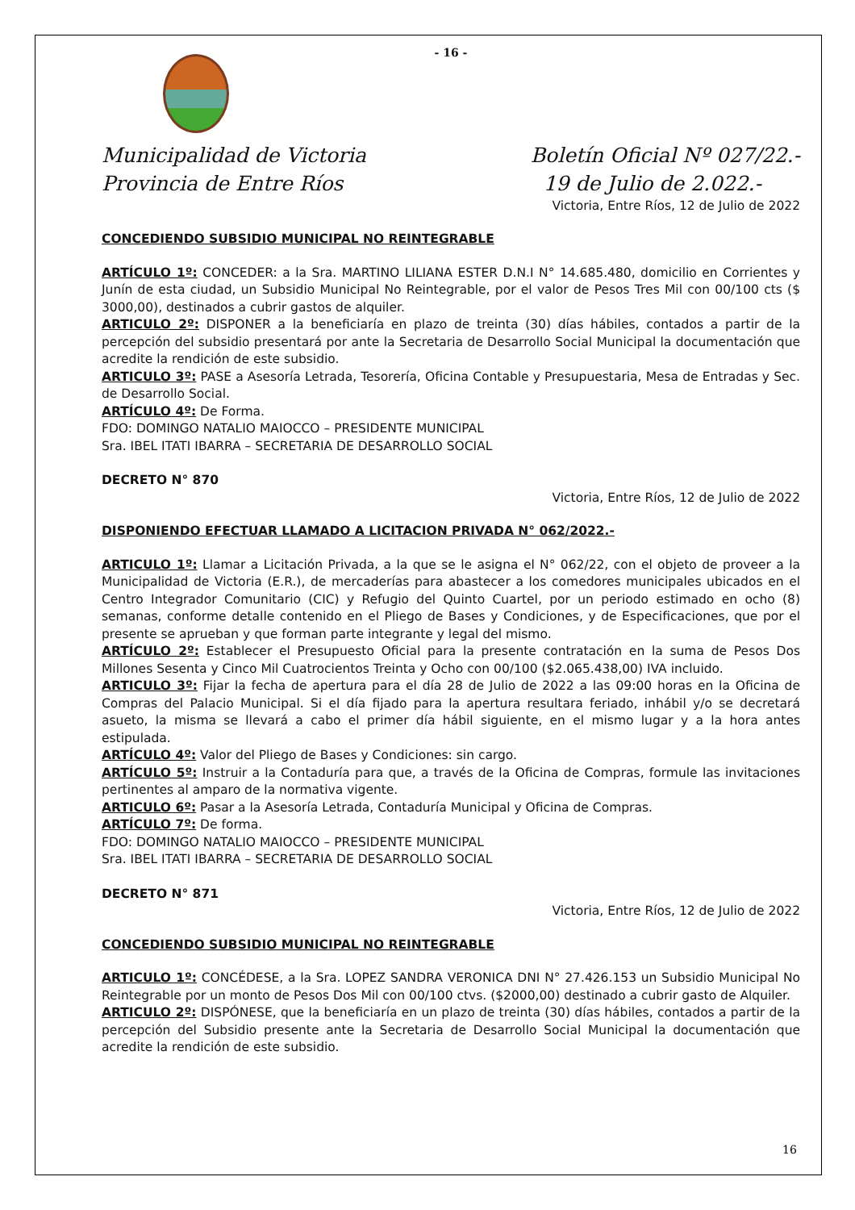- 16 -
Municipalidad de Victoria
Provincia de Entre Ríos
Boletín Oficial Nº 027/22.-
19 de Julio de 2.022.-
Victoria, Entre Ríos, 12 de Julio de 2022
CONCEDIENDO SUBSIDIO MUNICIPAL NO REINTEGRABLE
ARTÍCULO 1º: CONCEDER: a la Sra. MARTINO LILIANA ESTER D.N.I N° 14.685.480, domicilio en Corrientes y Junín de esta ciudad, un Subsidio Municipal No Reintegrable, por el valor de Pesos Tres Mil con 00/100 cts ($ 3000,00), destinados a cubrir gastos de alquiler.
ARTICULO 2º: DISPONER a la beneficiaría en plazo de treinta (30) días hábiles, contados a partir de la percepción del subsidio presentará por ante la Secretaria de Desarrollo Social Municipal la documentación que acredite la rendición de este subsidio.
ARTICULO 3º: PASE a Asesoría Letrada, Tesorería, Oficina Contable y Presupuestaria, Mesa de Entradas y Sec. de Desarrollo Social.
ARTÍCULO 4º: De Forma.
FDO: DOMINGO NATALIO MAIOCCO – PRESIDENTE MUNICIPAL
Sra. IBEL ITATI IBARRA – SECRETARIA DE DESARROLLO SOCIAL
DECRETO N° 870
Victoria, Entre Ríos, 12 de Julio de 2022
DISPONIENDO EFECTUAR LLAMADO A LICITACION PRIVADA N° 062/2022.-
ARTICULO 1º: Llamar a Licitación Privada, a la que se le asigna el N° 062/22, con el objeto de proveer a la Municipalidad de Victoria (E.R.), de mercaderías para abastecer a los comedores municipales ubicados en el Centro Integrador Comunitario (CIC) y Refugio del Quinto Cuartel, por un periodo estimado en ocho (8) semanas, conforme detalle contenido en el Pliego de Bases y Condiciones, y de Especificaciones, que por el presente se aprueban y que forman parte integrante y legal del mismo.
ARTÍCULO 2º: Establecer el Presupuesto Oficial para la presente contratación en la suma de Pesos Dos Millones Sesenta y Cinco Mil Cuatrocientos Treinta y Ocho con 00/100 ($2.065.438,00) IVA incluido.
ARTICULO 3º: Fijar la fecha de apertura para el día 28 de Julio de 2022 a las 09:00 horas en la Oficina de Compras del Palacio Municipal. Si el día fijado para la apertura resultara feriado, inhábil y/o se decretará asueto, la misma se llevará a cabo el primer día hábil siguiente, en el mismo lugar y a la hora antes estipulada.
ARTÍCULO 4º: Valor del Pliego de Bases y Condiciones: sin cargo.
ARTÍCULO 5º: Instruir a la Contaduría para que, a través de la Oficina de Compras, formule las invitaciones pertinentes al amparo de la normativa vigente.
ARTICULO 6º: Pasar a la Asesoría Letrada, Contaduría Municipal y Oficina de Compras.
ARTÍCULO 7º: De forma.
FDO: DOMINGO NATALIO MAIOCCO – PRESIDENTE MUNICIPAL
Sra. IBEL ITATI IBARRA – SECRETARIA DE DESARROLLO SOCIAL
DECRETO N° 871
Victoria, Entre Ríos, 12 de Julio de 2022
CONCEDIENDO SUBSIDIO MUNICIPAL NO REINTEGRABLE
ARTICULO 1º: CONCÉDESE, a la Sra. LOPEZ SANDRA VERONICA DNI N° 27.426.153 un Subsidio Municipal No Reintegrable por un monto de Pesos Dos Mil con 00/100 ctvs. ($2000,00) destinado a cubrir gasto de Alquiler.
ARTICULO 2º: DISPÓNESE, que la beneficiaría en un plazo de treinta (30) días hábiles, contados a partir de la percepción del Subsidio presente ante la Secretaria de Desarrollo Social Municipal la documentación que acredite la rendición de este subsidio.
16